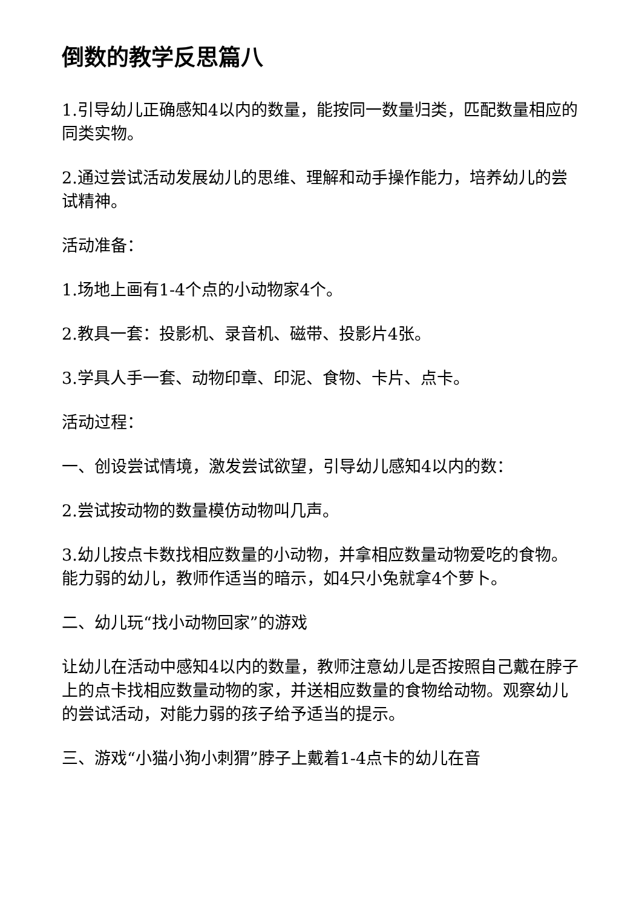倒数的教学反思篇八
1.引导幼儿正确感知4以内的数量，能按同一数量归类，匹配数量相应的同类实物。
2.通过尝试活动发展幼儿的思维、理解和动手操作能力，培养幼儿的尝试精神。
活动准备：
1.场地上画有1-4个点的小动物家4个。
2.教具一套：投影机、录音机、磁带、投影片4张。
3.学具人手一套、动物印章、印泥、食物、卡片、点卡。
活动过程：
一、创设尝试情境，激发尝试欲望，引导幼儿感知4以内的数：
2.尝试按动物的数量模仿动物叫几声。
3.幼儿按点卡数找相应数量的小动物，并拿相应数量动物爱吃的食物。能力弱的幼儿，教师作适当的暗示，如4只小兔就拿4个萝卜。
二、幼儿玩“找小动物回家”的游戏
让幼儿在活动中感知4以内的数量，教师注意幼儿是否按照自己戴在脖子上的点卡找相应数量动物的家，并送相应数量的食物给动物。观察幼儿的尝试活动，对能力弱的孩子给予适当的提示。
三、游戏“小猫小狗小刺猬”脖子上戴着1-4点卡的幼儿在音